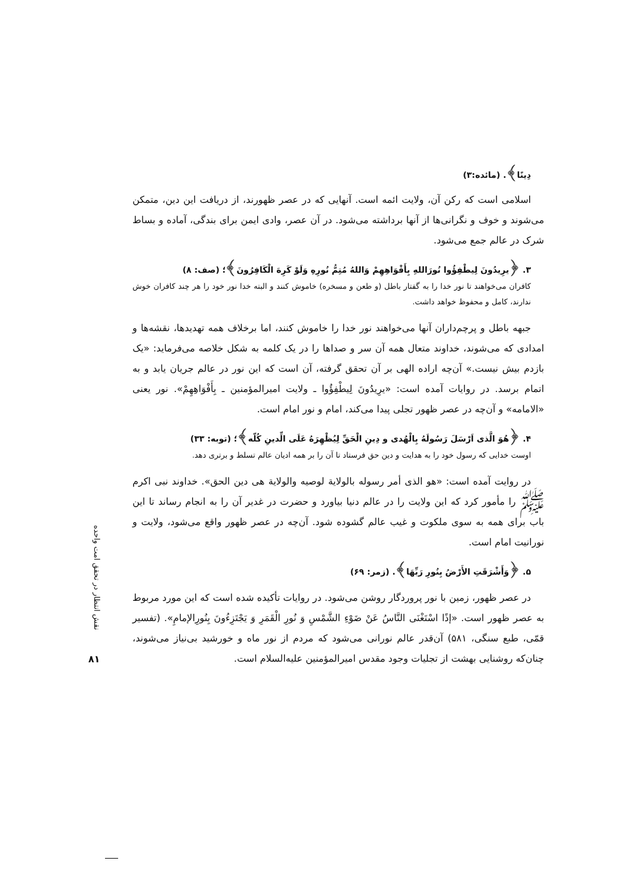دِینًا﴾. (مائده:۳)
اسلامی است که رکن آن، ولایت ائمه است. آنهایی که در عصر ظهورند، از دریافت این دین، متمکن می‌شوند و خوف و نگرانی‌ها از آنها برداشته می‌شود. در آن عصر، وادی ایمن برای بندگی، آماده و بساط شرک در عالم جمع می‌شود.
۳. ﴿یرِیدُونَ لِیطْفِؤُوا نُورَاللهِ بِأَفْوَاهِهِمْ وَاللهُ مُتِمُّ نُورِهِ وَلَوْ کَرِهَ الْکَافِرُونَ﴾؛ (صف: ۸)
کافران می‌خواهند تا نور خدا را به گفتار باطل (و طعن و مسخره) خاموش کنند و البته خدا نور خود را هر چند کافران خوش ندارند، کامل و محفوظ خواهد داشت.
جبهه باطل و پرچم‌داران آنها می‌خواهند نور خدا را خاموش کنند، اما برخلاف همه تهدیدها، نقشه‌ها و امدادی که می‌شوند، خداوند متعال همه آن سر و صداها را در یک کلمه به شکل خلاصه می‌فرماید: «یک بازدم بیش نیست.» آن‌چه اراده الهی بر آن تحقق گرفته، آن است که این نور در عالم جریان یابد و به اتمام برسد. در روایات آمده است: «یرِیدُونَ لِیطْفِؤُوا ـ ولایت امیرالمؤمنین ـ بِأَفْوَاهِهِمْ». نور یعنی «الامامه» و آن‌چه در عصر ظهور تجلی پیدا می‌کند، امام و نور امام است.
۴. ﴿هُوَ الَّذی اَرْسَلَ رَسُولَهُ بِالْهُدی و دِینِ الْحَقِّ لِیُظْهِرَهُ عَلَی الِّدینِ کُلّه﴾؛ (توبه: ۳۳)
اوست خدایی که رسول خود را به هدایت و دین حق فرستاد تا آن را بر همه ادیان عالم تسلط و برتری دهد.
در روایت آمده است: «هو الذی أمر رسوله بالولایة لوصیه والولایة هی دین الحق». خداوند نبی اکرم ﷺ را مأمور کرد که این ولایت را در عالم دنیا بیاورد و حضرت در غدیر آن را به انجام رساند تا این باب برای همه به سوی ملکوت و غیب عالم گشوده شود. آن‌چه در عصر ظهور واقع می‌شود، ولایت و نورانیت امام است.
۵. ﴿وَأَشْرَقَتِ الأَرْضُ بِنُورِ رَبِّهَا﴾. (زمر: ۶۹)
در عصر ظهور، زمین با نور پروردگار روشن می‌شود. در روایات تأکیده شده است که این مورد مربوط به عصر ظهور است. «إذًا اسْتَغْنَی النَّاسُ عَنْ ضَوْءِ الشَّمْسِ وَ نُورِ الْقَمَرِ وَ یَجْتَزِءُونَ بِنُورِالإمامِ». (تفسیر قمّی، طبع سنگی، ۵۸۱) آن‌قدر عالم نورانی می‌شود که مردم از نور ماه و خورشید بی‌نیاز می‌شوند، چنان‌که روشنایی بهشت از تجلیات وجود مقدس امیرالمؤمنین علیه‌السلام است.
نقش انتظار در تحقق امت واحده
۸۱